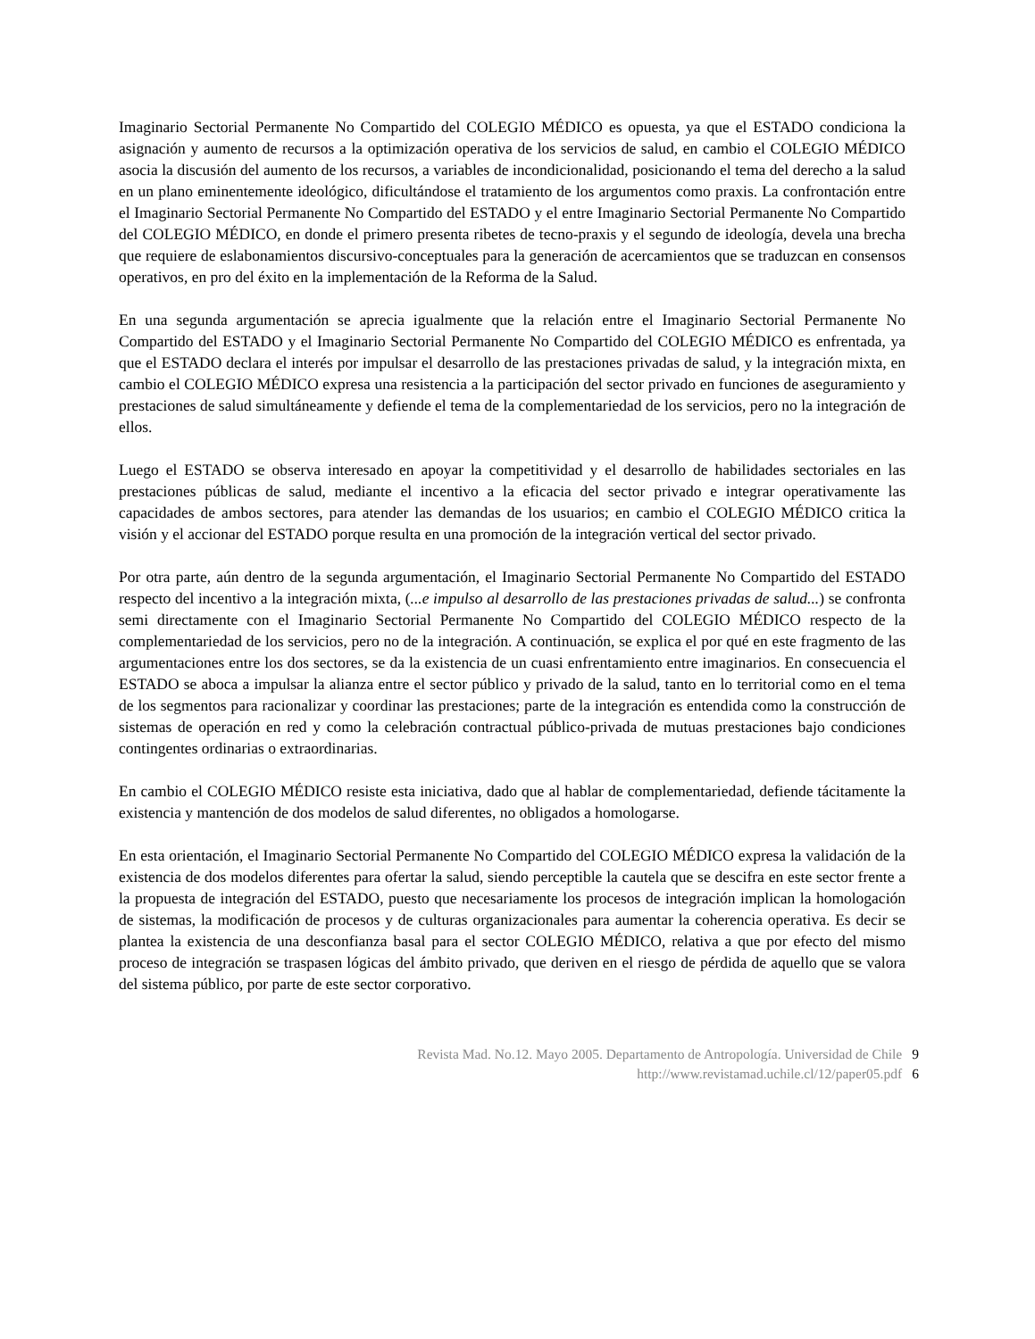Imaginario Sectorial Permanente No Compartido del COLEGIO MÉDICO es opuesta, ya que el ESTADO condiciona la asignación y aumento de recursos a la optimización operativa de los servicios de salud, en cambio el COLEGIO MÉDICO asocia la discusión del aumento de los recursos, a variables de incondicionalidad, posicionando el tema del derecho a la salud en un plano eminentemente ideológico, dificultándose el tratamiento de los argumentos como praxis. La confrontación entre el Imaginario Sectorial Permanente No Compartido del ESTADO y el entre Imaginario Sectorial Permanente No Compartido del COLEGIO MÉDICO, en donde el primero presenta ribetes de tecno-praxis y el segundo de ideología, devela una brecha que requiere de eslabonamientos discursivo-conceptuales para la generación de acercamientos que se traduzcan en consensos operativos, en pro del éxito en la implementación de la Reforma de la Salud.
En una segunda argumentación se aprecia igualmente que la relación entre el Imaginario Sectorial Permanente No Compartido del ESTADO y el Imaginario Sectorial Permanente No Compartido del COLEGIO MÉDICO es enfrentada, ya que el ESTADO declara el interés por impulsar el desarrollo de las prestaciones privadas de salud, y la integración mixta, en cambio el COLEGIO MÉDICO expresa una resistencia a la participación del sector privado en funciones de aseguramiento y prestaciones de salud simultáneamente y defiende el tema de la complementariedad de los servicios, pero no la integración de ellos.
Luego el ESTADO se observa interesado en apoyar la competitividad y el desarrollo de habilidades sectoriales en las prestaciones públicas de salud, mediante el incentivo a la eficacia del sector privado e integrar operativamente las capacidades de ambos sectores, para atender las demandas de los usuarios; en cambio el COLEGIO MÉDICO critica la visión y el accionar del ESTADO porque resulta en una promoción de la integración vertical del sector privado.
Por otra parte, aún dentro de la segunda argumentación, el Imaginario Sectorial Permanente No Compartido del ESTADO respecto del incentivo a la integración mixta, (...e impulso al desarrollo de las prestaciones privadas de salud...) se confronta semi directamente con el Imaginario Sectorial Permanente No Compartido del COLEGIO MÉDICO respecto de la complementariedad de los servicios, pero no de la integración. A continuación, se explica el por qué en este fragmento de las argumentaciones entre los dos sectores, se da la existencia de un cuasi enfrentamiento entre imaginarios. En consecuencia el ESTADO se aboca a impulsar la alianza entre el sector público y privado de la salud, tanto en lo territorial como en el tema de los segmentos para racionalizar y coordinar las prestaciones; parte de la integración es entendida como la construcción de sistemas de operación en red y como la celebración contractual público-privada de mutuas prestaciones bajo condiciones contingentes ordinarias o extraordinarias.
En cambio el COLEGIO MÉDICO resiste esta iniciativa, dado que al hablar de complementariedad, defiende tácitamente la existencia y mantención de dos modelos de salud diferentes, no obligados a homologarse.
En esta orientación, el Imaginario Sectorial Permanente No Compartido del COLEGIO MÉDICO expresa la validación de la existencia de dos modelos diferentes para ofertar la salud, siendo perceptible la cautela que se descifra en este sector frente a la propuesta de integración del ESTADO, puesto que necesariamente los procesos de integración implican la homologación de sistemas, la modificación de procesos y de culturas organizacionales para aumentar la coherencia operativa. Es decir se plantea la existencia de una desconfianza basal para el sector COLEGIO MÉDICO, relativa a que por efecto del mismo proceso de integración se traspasen lógicas del ámbito privado, que deriven en el riesgo de pérdida de aquello que se valora del sistema público, por parte de este sector corporativo.
Revista Mad. No.12. Mayo 2005. Departamento de Antropología. Universidad de Chile 9
http://www.revistamad.uchile.cl/12/paper05.pdf 6